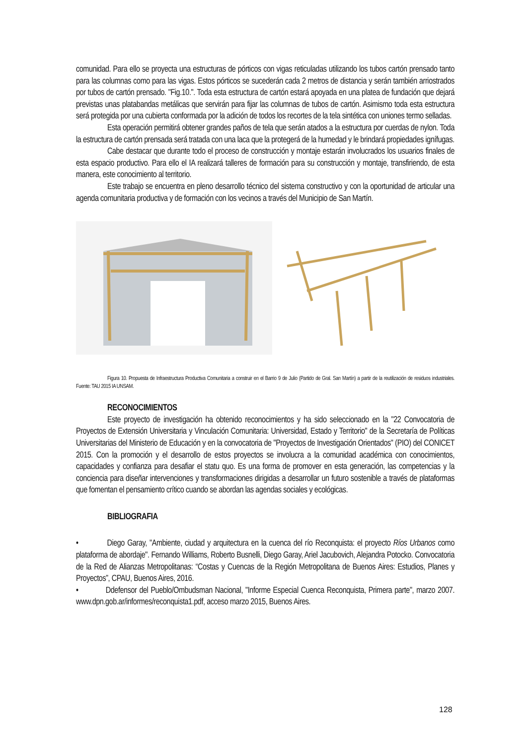comunidad. Para ello se proyecta una estructuras de pórticos con vigas reticuladas utilizando los tubos cartón prensado tanto para las columnas como para las vigas. Estos pórticos se sucederán cada 2 metros de distancia y serán también arriostrados por tubos de cartón prensado. "Fig.10.". Toda esta estructura de cartón estará apoyada en una platea de fundación que dejará previstas unas platabandas metálicas que servirán para fijar las columnas de tubos de cartón. Asimismo toda esta estructura será protegida por una cubierta conformada por la adición de todos los recortes de la tela sintética con uniones termo selladas.
Esta operación permitirá obtener grandes paños de tela que serán atados a la estructura por cuerdas de nylon. Toda la estructura de cartón prensada será tratada con una laca que la protegerá de la humedad y le brindará propiedades ignífugas.
Cabe destacar que durante todo el proceso de construcción y montaje estarán involucrados los usuarios finales de esta espacio productivo. Para ello el IA realizará talleres de formación para su construcción y montaje, transfiriendo, de esta manera, este conocimiento al territorio.
Este trabajo se encuentra en pleno desarrollo técnico del sistema constructivo y con la oportunidad de articular una agenda comunitaria productiva y de formación con los vecinos a través del Municipio de San Martín.
Figura 10. Propuesta de Infraestructura Productiva Comunitaria a construir en el Barrio 9 de Julio (Partido de Gral. San Martín) a partir de la reutilización de residuos industriales. Fuente: TAU 2015 IA UNSAM.
RECONOCIMIENTOS
Este proyecto de investigación ha obtenido reconocimientos y ha sido seleccionado en la "22 Convocatoria de Proyectos de Extensión Universitaria y Vinculación Comunitaria: Universidad, Estado y Territorio" de la Secretaría de Políticas Universitarias del Ministerio de Educación y en la convocatoria de "Proyectos de Investigación Orientados" (PIO) del CONICET 2015. Con la promoción y el desarrollo de estos proyectos se involucra a la comunidad académica con conocimientos, capacidades y confianza para desafiar el statu quo. Es una forma de promover en esta generación, las competencias y la conciencia para diseñar intervenciones y transformaciones dirigidas a desarrollar un futuro sostenible a través de plataformas que fomentan el pensamiento crítico cuando se abordan las agendas sociales y ecológicas.
BIBLIOGRAFIA
• Diego Garay, "Ambiente, ciudad y arquitectura en la cuenca del río Reconquista: el proyecto Ríos Urbanos como plataforma de abordaje". Fernando Williams, Roberto Busnelli, Diego Garay, Ariel Jacubovich, Alejandra Potocko. Convocatoria de la Red de Alianzas Metropolitanas: “Costas y Cuencas de la Región Metropolitana de Buenos Aires: Estudios, Planes y Proyectos”, CPAU, Buenos Aires, 2016.
• Ddefensor del Pueblo/Ombudsman Nacional, "Informe Especial Cuenca Reconquista, Primera parte", marzo 2007. www.dpn.gob.ar/informes/reconquista1.pdf, acceso marzo 2015, Buenos Aires.
128